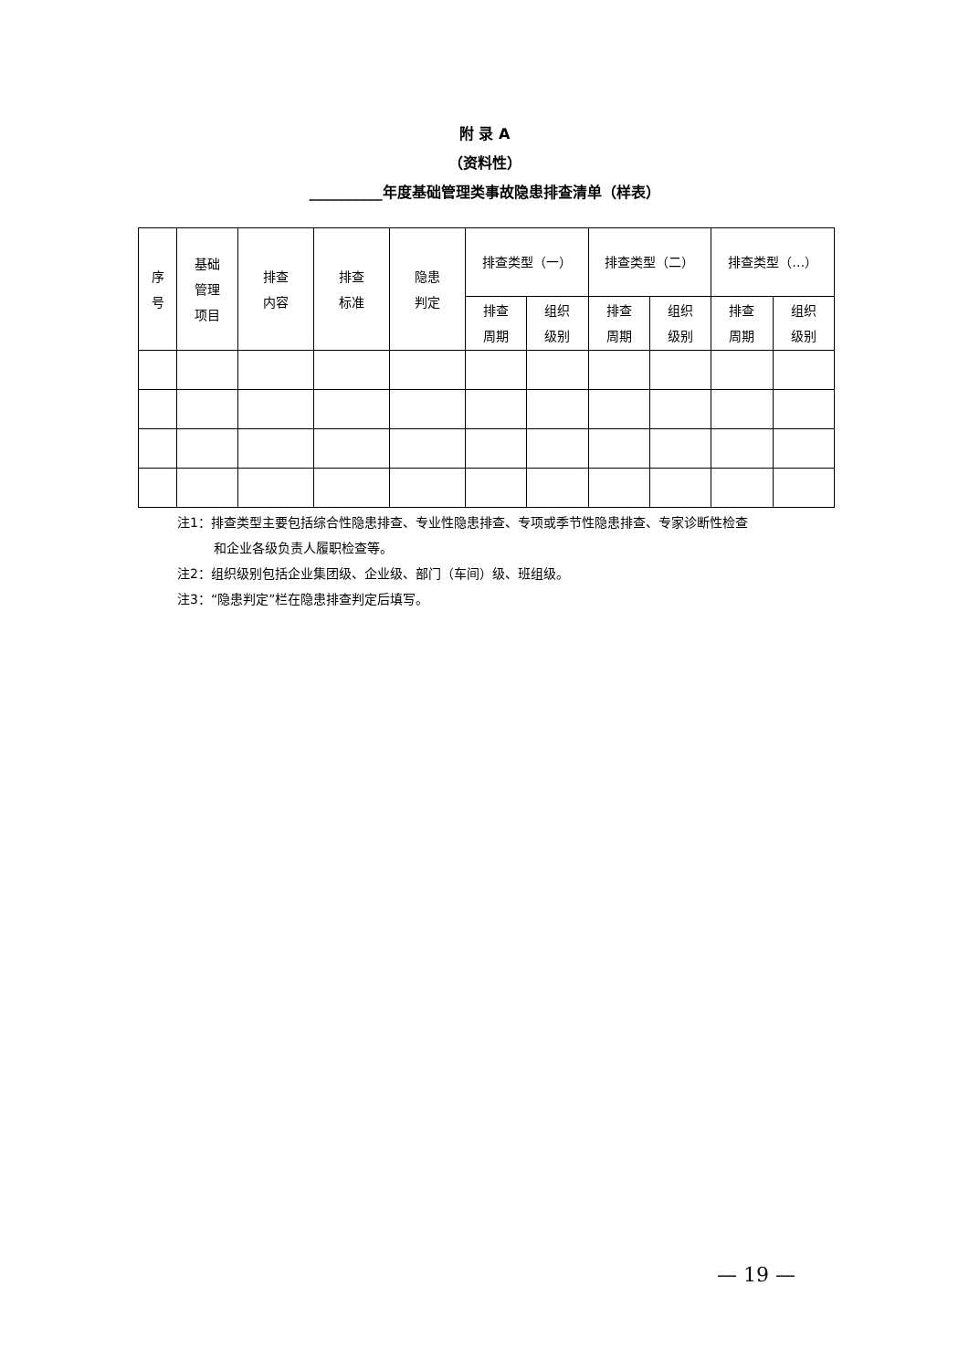附 录 A
（资料性）
__________年度基础管理类事故隐患排查清单（样表）
| 序 号 | 基础 管理 项目 | 排查 内容 | 排查 标准 | 隐患 判定 | 排查类型（一） | | 排查类型（二） | | 排查类型（…） | |
| --- | --- | --- | --- | --- | --- | --- | --- | --- | --- | --- |
| | | | | | 排查 周期 | 组织 级别 | 排查 周期 | 组织 级别 | 排查 周期 | 组织 级别 |
注1：排查类型主要包括综合性隐患排查、专业性隐患排查、专项或季节性隐患排查、专家诊断性检查
和企业各级负责人履职检查等。
注2：组织级别包括企业集团级、企业级、部门（车间）级、班组级。
注3：“隐患判定”栏在隐患排查判定后填写。
— 19 —